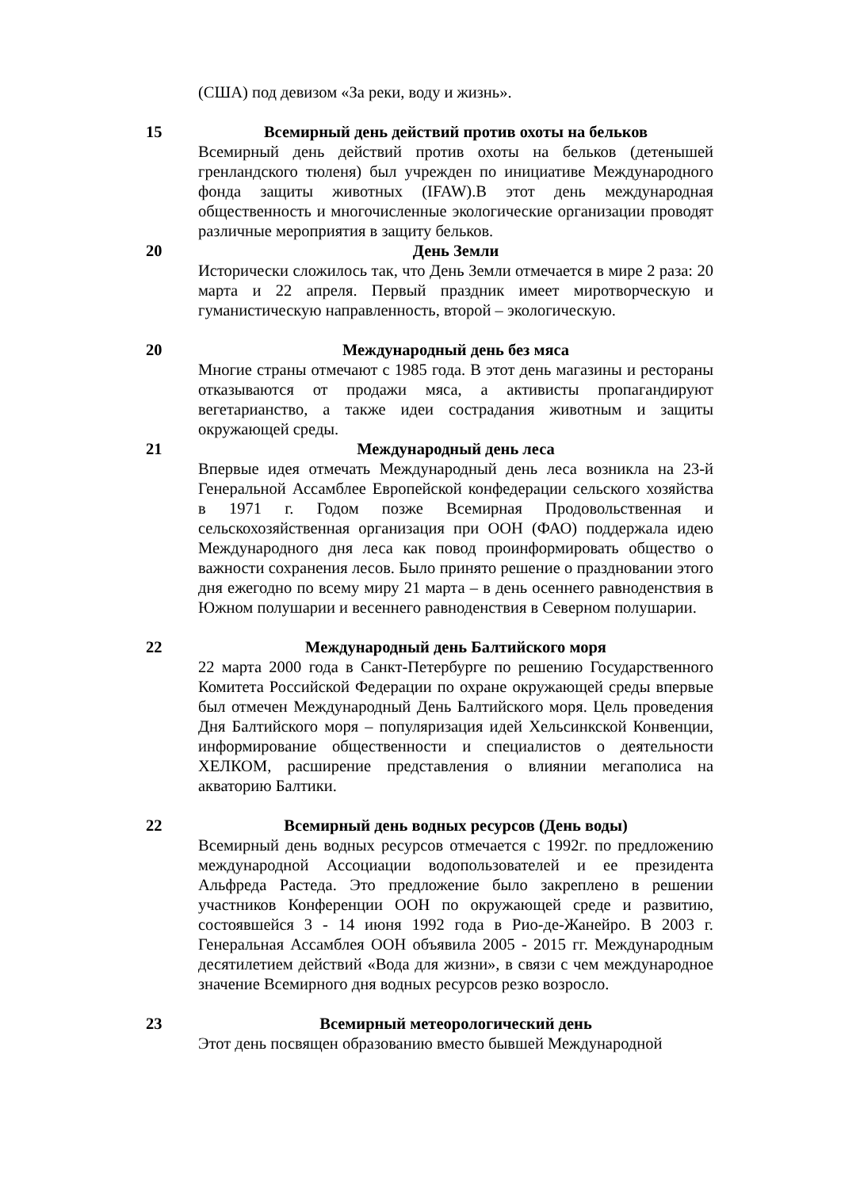(США) под девизом «За реки, воду и жизнь».
15
Всемирный день действий против охоты на бельков
Всемирный день действий против охоты на бельков (детенышей гренландского тюленя) был учрежден по инициативе Международного фонда защиты животных (IFAW).В этот день международная общественность и многочисленные экологические организации проводят различные мероприятия в защиту бельков.
20
День Земли
Исторически сложилось так, что День Земли отмечается в мире 2 раза: 20 марта и 22 апреля. Первый праздник имеет миротворческую и гуманистическую направленность, второй – экологическую.
20
Международный день без мяса
Многие страны отмечают с 1985 года. В этот день магазины и рестораны отказываются от продажи мяса, а активисты пропагандируют вегетарианство, а также идеи сострадания животным и защиты окружающей среды.
21
Международный день леса
Впервые идея отмечать Международный день леса возникла на 23-й Генеральной Ассамблее Европейской конфедерации сельского хозяйства в 1971 г. Годом позже Всемирная Продовольственная и сельскохозяйственная организация при ООН (ФАО) поддержала идею Международного дня леса как повод проинформировать общество о важности сохранения лесов. Было принято решение о праздновании этого дня ежегодно по всему миру 21 марта – в день осеннего равноденствия в Южном полушарии и весеннего равноденствия в Северном полушарии.
22
Международный день Балтийского моря
22 марта 2000 года в Санкт-Петербурге по решению Государственного Комитета Российской Федерации по охране окружающей среды впервые был отмечен Международный День Балтийского моря. Цель проведения Дня Балтийского моря – популяризация идей Хельсинкской Конвенции, информирование общественности и специалистов о деятельности ХЕЛКОМ, расширение представления о влиянии мегаполиса на акваторию Балтики.
22
Всемирный день водных ресурсов (День воды)
Всемирный день водных ресурсов отмечается с 1992г. по предложению международной Ассоциации водопользователей и ее президента Альфреда Растеда. Это предложение было закреплено в решении участников Конференции ООН по окружающей среде и развитию, состоявшейся 3 - 14 июня 1992 года в Рио-де-Жанейро. В 2003 г. Генеральная Ассамблея ООН объявила 2005 - 2015 гг. Международным десятилетием действий «Вода для жизни», в связи с чем международное значение Всемирного дня водных ресурсов резко возросло.
23
Всемирный метеорологический день
Этот день посвящен образованию вместо бывшей Международной